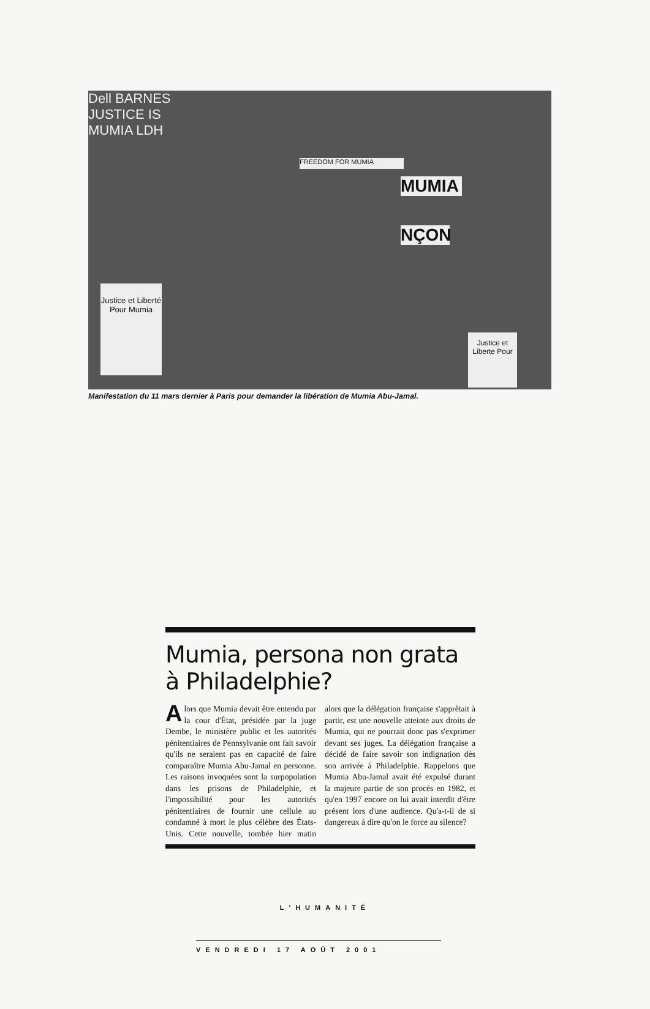FREEDOM FOR MUMIA
MUMIA
NÇON
Justice et Liberté Pour Mumia
Justice et Liberte Pour
Dell BARNES JUSTICE IS MUMIA LDH
Manifestation du 11 mars dernier à Paris pour demander la libération de Mumia Abu-Jamal.
Mumia, persona non grata à Philadelphie?
Alors que Mumia devait être entendu par la cour d'État, présidée par la juge Dembe, le ministère public et les autorités pénitentiaires de Pennsylvanie ont fait savoir qu'ils ne seraient pas en capacité de faire comparaître Mumia Abu-Jamal en personne. Les raisons invoquées sont la surpopulation dans les prisons de Philadelphie, et l'impossibilité pour les autorités pénitentiaires de fournir une cellule au condamné à mort le plus célèbre des États-Unis. Cette nouvelle, tombée hier matin alors que la délégation française s'apprêtait à partir, est une nouvelle atteinte aux droits de Mumia, qui ne pourrait donc pas s'exprimer devant ses juges. La délégation française a décidé de faire savoir son indignation dès son arrivée à Philadelphie. Rappelons que Mumia Abu-Jamal avait été expulsé durant la majeure partie de son procès en 1982, et qu'en 1997 encore on lui avait interdit d'être présent lors d'une audience. Qu'a-t-il de si dangereux à dire qu'on le force au silence?
L'HUMANITÉ
VENDREDI 17 AOÛT 2001